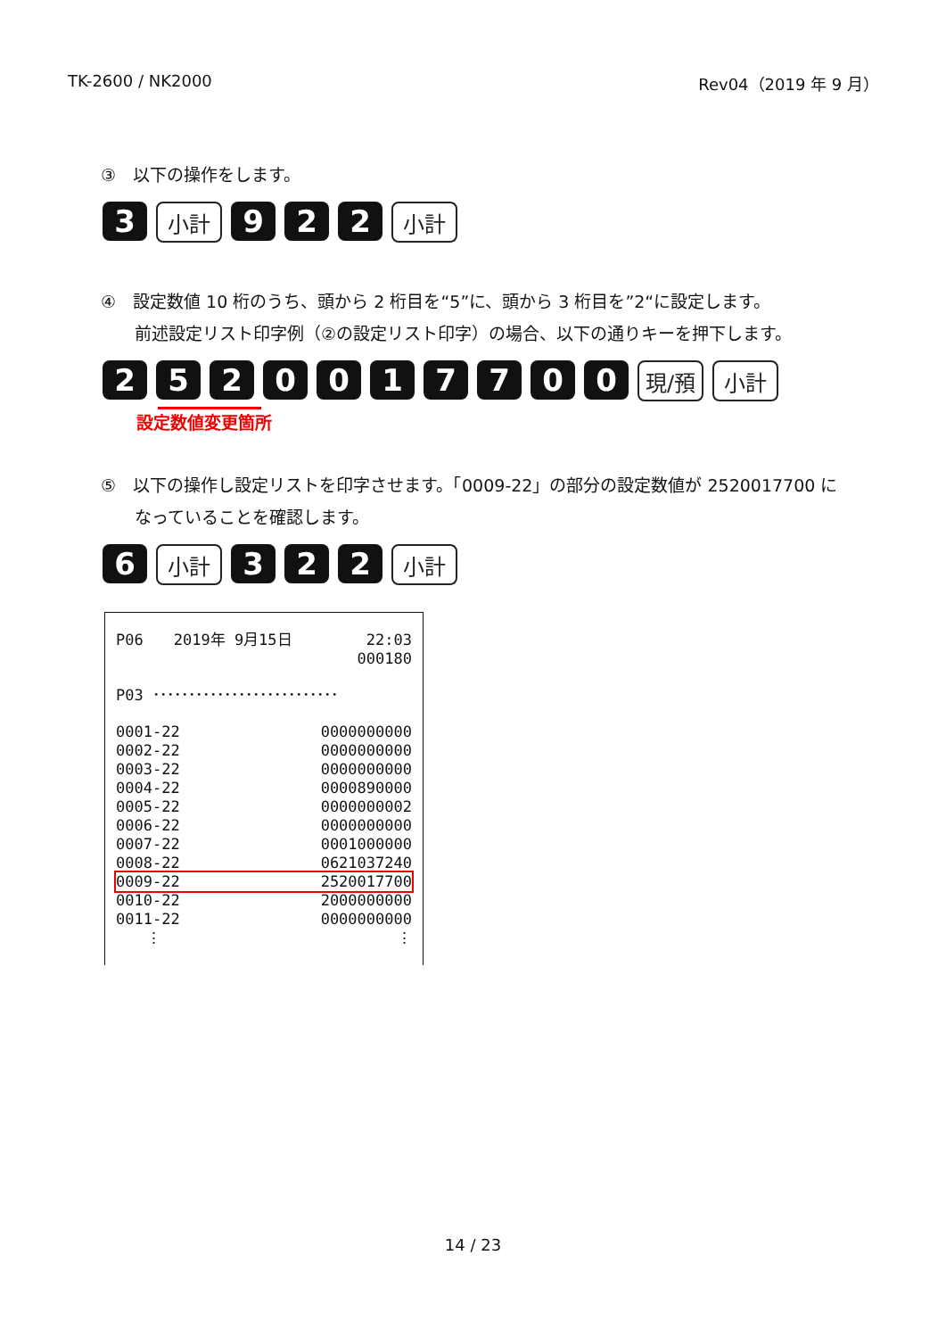TK-2600 / NK2000 Rev04（2019 年 9 月）
③　以下の操作をします。
3
小計
9 2 2
小計
④　設定数値 10 桁のうち、頭から 2 桁目を“5”に、頭から 3 桁目を”2“に設定します。
前述設定リスト印字例（②の設定リスト印字）の場合、以下の通りキーを押下します。
2 5 2 0 0 1 7 7 0 0
現/預 小計
設定数値変更箇所
⑤　以下の操作し設定リストを印字させます。「0009-22」の部分の設定数値が 2520017700 に
なっていることを確認します。
6
小計
3 2 2
小計
| P06 2019年 9月15日 | 22:03 |
| | 000180 |
| P03 ･･････････････････････････ | |
| 0001-22 | 0000000000 |
| 0002-22 | 0000000000 |
| 0003-22 | 0000000000 |
| 0004-22 | 0000890000 |
| 0005-22 | 0000000002 |
| 0006-22 | 0000000000 |
| 0007-22 | 0001000000 |
| 0008-22 | 0621037240 |
| 0009-22 | 2520017700 |
| 0010-22 | 2000000000 |
| 0011-22 | 0000000000 |
| ⋮ | ⋮ |
14 / 23